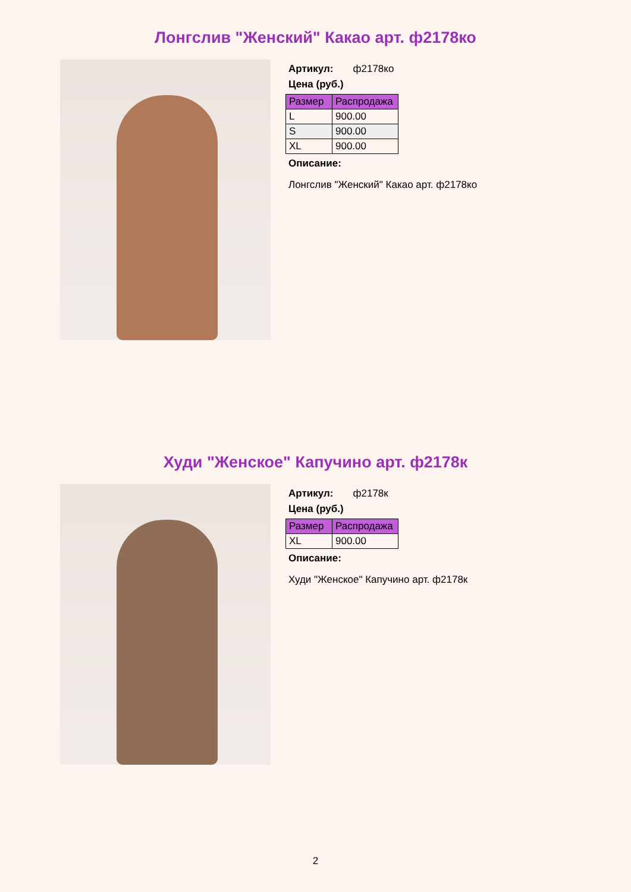Лонгслив "Женский" Какао арт. ф2178ко
Артикул: ф2178ко
Цена (руб.)
| Размер | Распродажа |
| --- | --- |
| L | 900.00 |
| S | 900.00 |
| XL | 900.00 |
Описание:
Лонгслив "Женский" Какао арт. ф2178ко
Худи "Женское" Капучино арт. ф2178к
Артикул: ф2178к
Цена (руб.)
| Размер | Распродажа |
| --- | --- |
| XL | 900.00 |
Описание:
Худи "Женское" Капучино арт. ф2178к
2